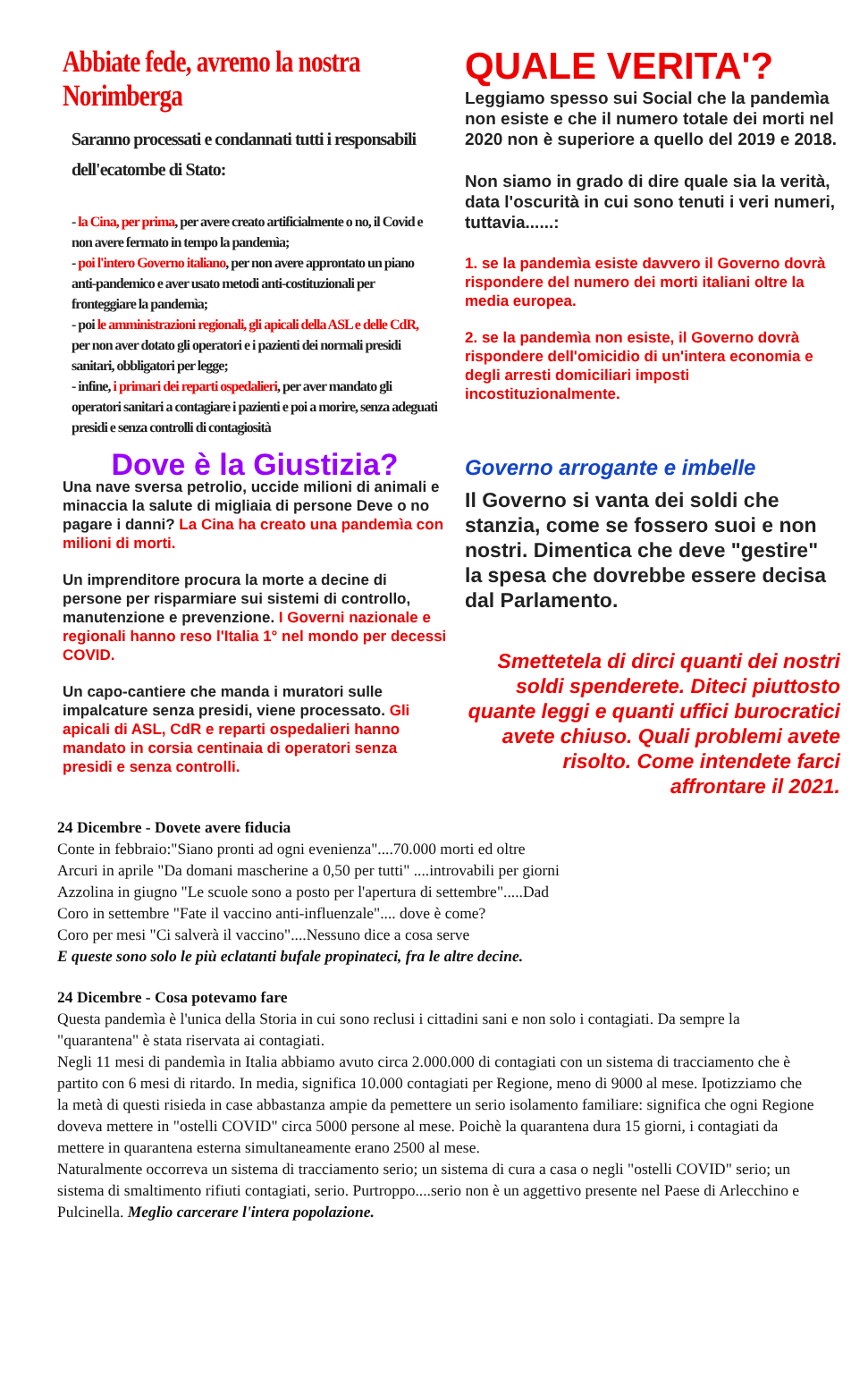Abbiate fede, avremo la nostra Norimberga
Saranno processati e condannati tutti i responsabili dell'ecatombe di Stato:
- la Cina, per prima, per avere creato artificialmente o no, il Covid e non avere fermato in tempo la pandemìa;
- poi l'intero Governo italiano, per non avere approntato un piano anti-pandemico e aver usato metodi anti-costituzionali per fronteggiare la pandemìa;
- poi le amministrazioni regionali, gli apicali della ASL e delle CdR, per non aver dotato gli operatori e i pazienti dei normali presidi sanitari, obbligatori per legge;
- infine, i primari dei reparti ospedalieri, per aver mandato gli operatori sanitari a contagiare i pazienti e poi a morire, senza adeguati presidi e senza controlli di contagiosità
QUALE VERITA'?
Leggiamo spesso sui Social che la pandemìa non esiste e che il numero totale dei morti nel 2020 non è superiore a quello del 2019 e 2018.
Non siamo in grado di dire quale sia la verità, data l'oscurità in cui sono tenuti i veri numeri, tuttavia......:
1. se la pandemìa esiste davvero il Governo dovrà rispondere del numero dei morti italiani oltre la media europea.
2. se la pandemìa non esiste, il Governo dovrà rispondere dell'omicidio di un'intera economia e degli arresti domiciliari imposti incostituzionalmente.
Dove è la Giustizia?
Una nave sversa petrolio, uccide milioni di animali e minaccia la salute di migliaia di persone Deve o no pagare i danni? La Cina ha creato una pandemìa con milioni di morti.
Un imprenditore procura la morte a decine di persone per risparmiare sui sistemi di controllo, manutenzione e prevenzione. I Governi nazionale e regionali hanno reso l'Italia 1° nel mondo per decessi COVID.
Un capo-cantiere che manda i muratori sulle impalcature senza presidi, viene processato. Gli apicali di ASL, CdR e reparti ospedalieri hanno mandato in corsia centinaia di operatori senza presidi e senza controlli.
Governo arrogante e imbelle
Il Governo si vanta dei soldi che stanzia, come se fossero suoi e non nostri. Dimentica che deve "gestire" la spesa che dovrebbe essere decisa dal Parlamento.
Smettetela di dirci quanti dei nostri soldi spenderete. Diteci piuttosto quante leggi e quanti uffici burocratici avete chiuso. Quali problemi avete risolto. Come intendete farci affrontare il 2021.
24 Dicembre - Dovete avere fiducia
Conte in febbraio:"Siano pronti ad ogni evenienza"....70.000 morti ed oltre
Arcuri in aprile "Da domani mascherine a 0,50 per tutti" ....introvabili per giorni
Azzolina in giugno "Le scuole sono a posto per l'apertura di settembre".....Dad
Coro in settembre "Fate il vaccino anti-influenzale".... dove è come?
Coro per mesi "Ci salverà il vaccino"....Nessuno dice a cosa serve
E queste sono solo le più eclatanti bufale propinateci, fra le altre decine.
24 Dicembre - Cosa potevamo fare
Questa pandemìa è l'unica della Storia in cui sono reclusi i cittadini sani e non solo i contagiati. Da sempre la "quarantena" è stata riservata ai contagiati.
Negli 11 mesi di pandemìa in Italia abbiamo avuto circa 2.000.000 di contagiati con un sistema di tracciamento che è partito con 6 mesi di ritardo. In media, significa 10.000 contagiati per Regione, meno di 9000 al mese. Ipotizziamo che la metà di questi risieda in case abbastanza ampie da pemettere un serio isolamento familiare: significa che ogni Regione doveva mettere in "ostelli COVID" circa 5000 persone al mese. Poichè la quarantena dura 15 giorni, i contagiati da mettere in quarantena esterna simultaneamente erano 2500 al mese.
Naturalmente occorreva un sistema di tracciamento serio; un sistema di cura a casa o negli "ostelli COVID" serio; un sistema di smaltimento rifiuti contagiati, serio. Purtroppo....serio non è un aggettivo presente nel Paese di Arlecchino e Pulcinella. Meglio carcerare l'intera popolazione.